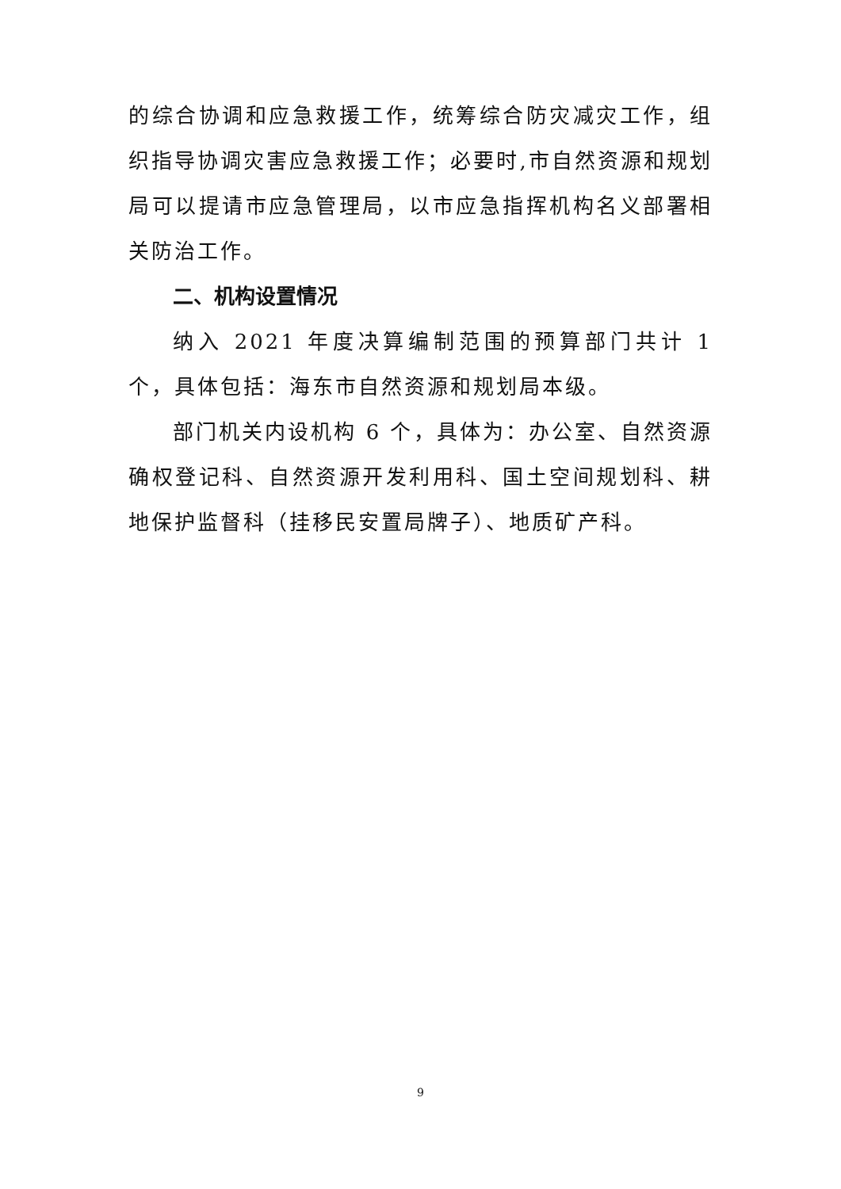的综合协调和应急救援工作，统筹综合防灾减灾工作，组织指导协调灾害应急救援工作；必要时,市自然资源和规划局可以提请市应急管理局，以市应急指挥机构名义部署相关防治工作。
二、机构设置情况
纳入 2021 年度决算编制范围的预算部门共计 1 个，具体包括：海东市自然资源和规划局本级。
部门机关内设机构 6 个，具体为：办公室、自然资源确权登记科、自然资源开发利用科、国土空间规划科、耕地保护监督科（挂移民安置局牌子）、地质矿产科。
9